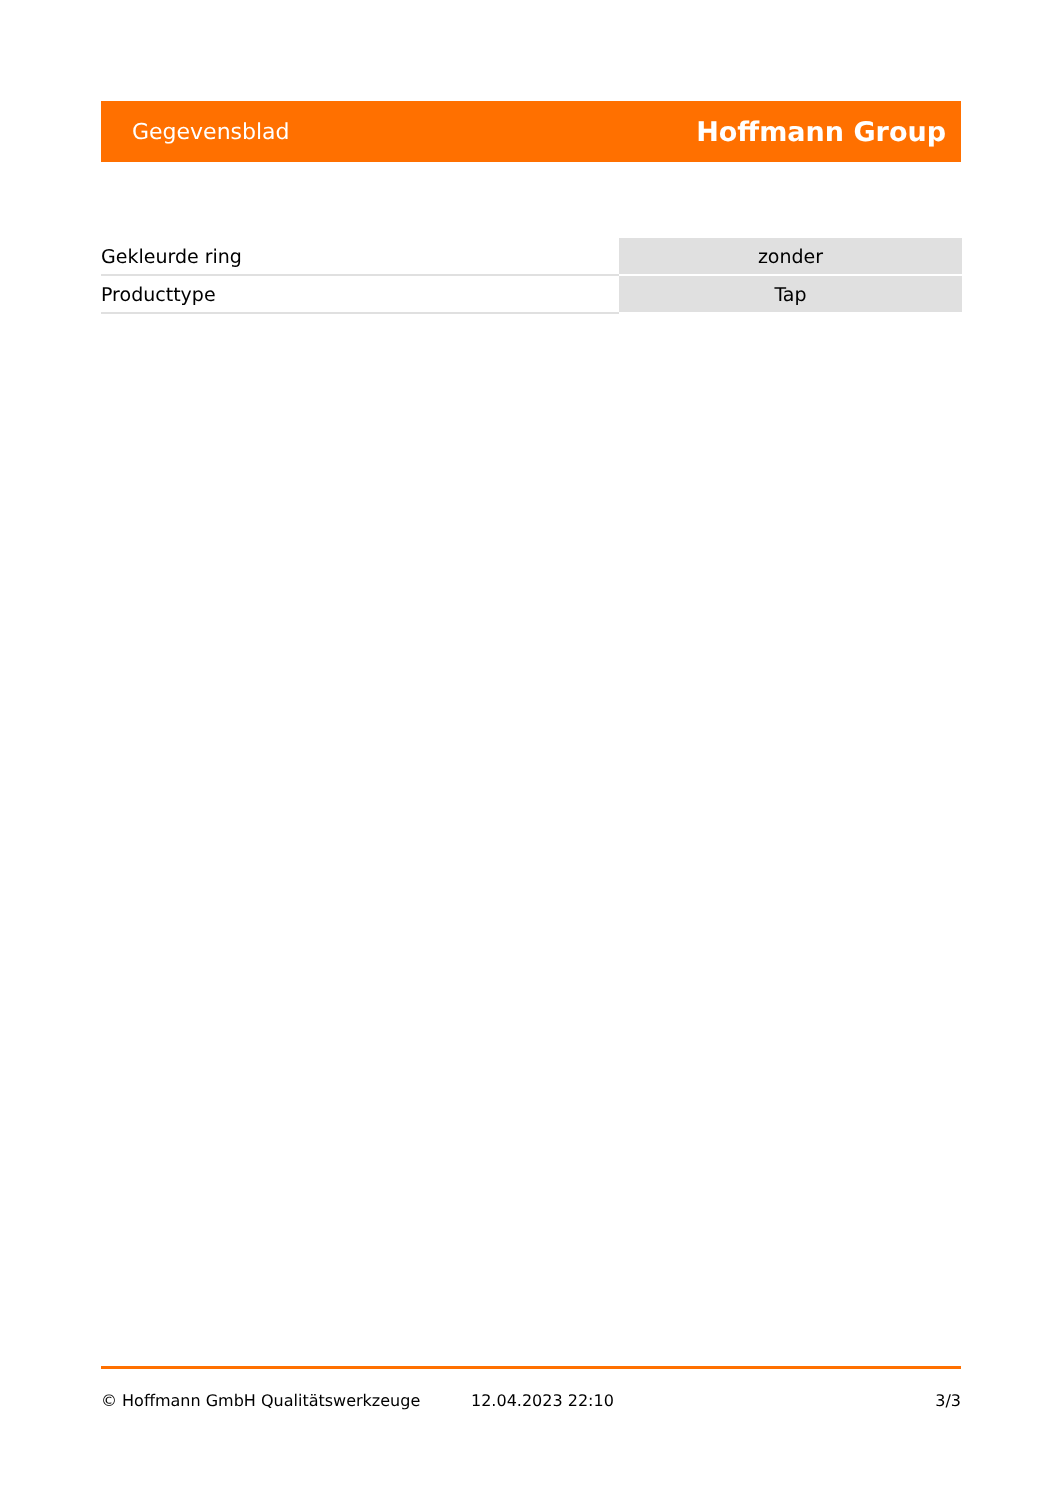Gegevensblad Hoffmann Group
| Gekleurde ring | zonder |
| Producttype | Tap |
© Hoffmann GmbH Qualitätswerkzeuge 12.04.2023 22:10 3/3